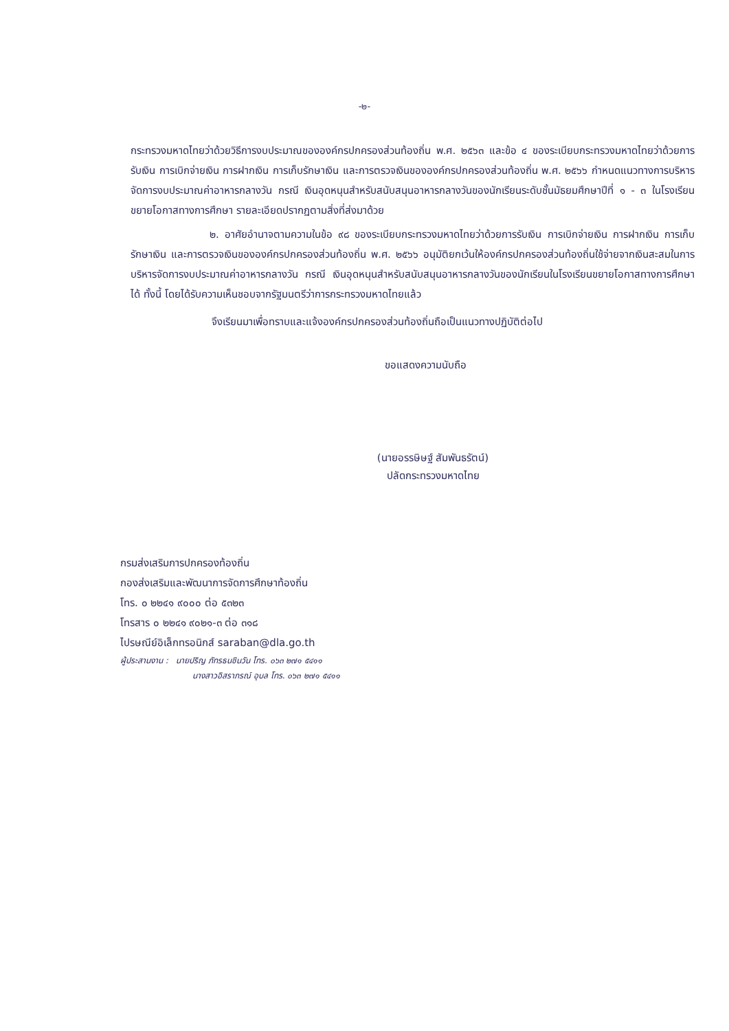-๒-
กระทรวงมหาดไทยว่าด้วยวิธีการงบประมาณขององค์กรปกครองส่วนท้องถิ่น พ.ศ. ๒๕๖๓ และข้อ ๔ ของระเบียบกระทรวงมหาดไทยว่าด้วยการรับเงิน การเบิกจ่ายเงิน การฝากเงิน การเก็บรักษาเงิน และการตรวจเงินขององค์กรปกครองส่วนท้องถิ่น พ.ศ. ๒๕๖๖ กำหนดแนวทางการบริหารจัดการงบประมาณค่าอาหารกลางวัน กรณี เงินอุดหนุนสำหรับสนับสนุนอาหารกลางวันของนักเรียนระดับชั้นมัธยมศึกษาปีที่ ๑ - ๓ ในโรงเรียนขยายโอกาสทางการศึกษา รายละเอียดปรากฏตามสิ่งที่ส่งมาด้วย
๒. อาศัยอำนาจตามความในข้อ ๙๘ ของระเบียบกระทรวงมหาดไทยว่าด้วยการรับเงิน การเบิกจ่ายเงิน การฝากเงิน การเก็บรักษาเงิน และการตรวจเงินขององค์กรปกครองส่วนท้องถิ่น พ.ศ. ๒๕๖๖ อนุมัติยกเว้นให้องค์กรปกครองส่วนท้องถิ่นใช้จ่ายจากเงินสะสมในการบริหารจัดการงบประมาณค่าอาหารกลางวัน กรณี เงินอุดหนุนสำหรับสนับสนุนอาหารกลางวันของนักเรียนในโรงเรียนขยายโอกาสทางการศึกษาได้ ทั้งนี้ โดยได้รับความเห็นชอบจากรัฐมนตรีว่าการกระทรวงมหาดไทยแล้ว
จึงเรียนมาเพื่อทราบและแจ้งองค์กรปกครองส่วนท้องถิ่นถือเป็นแนวทางปฏิบัติต่อไป
ขอแสดงความนับถือ
(นายอรรษิษฐ์ สัมพันธรัตน์)
ปลัดกระทรวงมหาดไทย
กรมส่งเสริมการปกครองท้องถิ่น
กองส่งเสริมและพัฒนาการจัดการศึกษาท้องถิ่น
โทร. ๐ ๒๒๔๑ ๙๐๐๐ ต่อ ๕๓๒๓
โทรสาร ๐ ๒๒๔๑ ๙๐๒๑-๓ ต่อ ๓๑๘
ไปรษณีย์อิเล็กทรอนิกส์ saraban@dla.go.th
ผู้ประสานงาน : นายปริญ ภัทรธนชินวัน โทร. ๐๖๓ ๒๗๑ ๕๔๑๑
นางสาวอิสราภรณ์ อุบล โทร. ๐๖๓ ๒๗๑ ๕๔๑๑